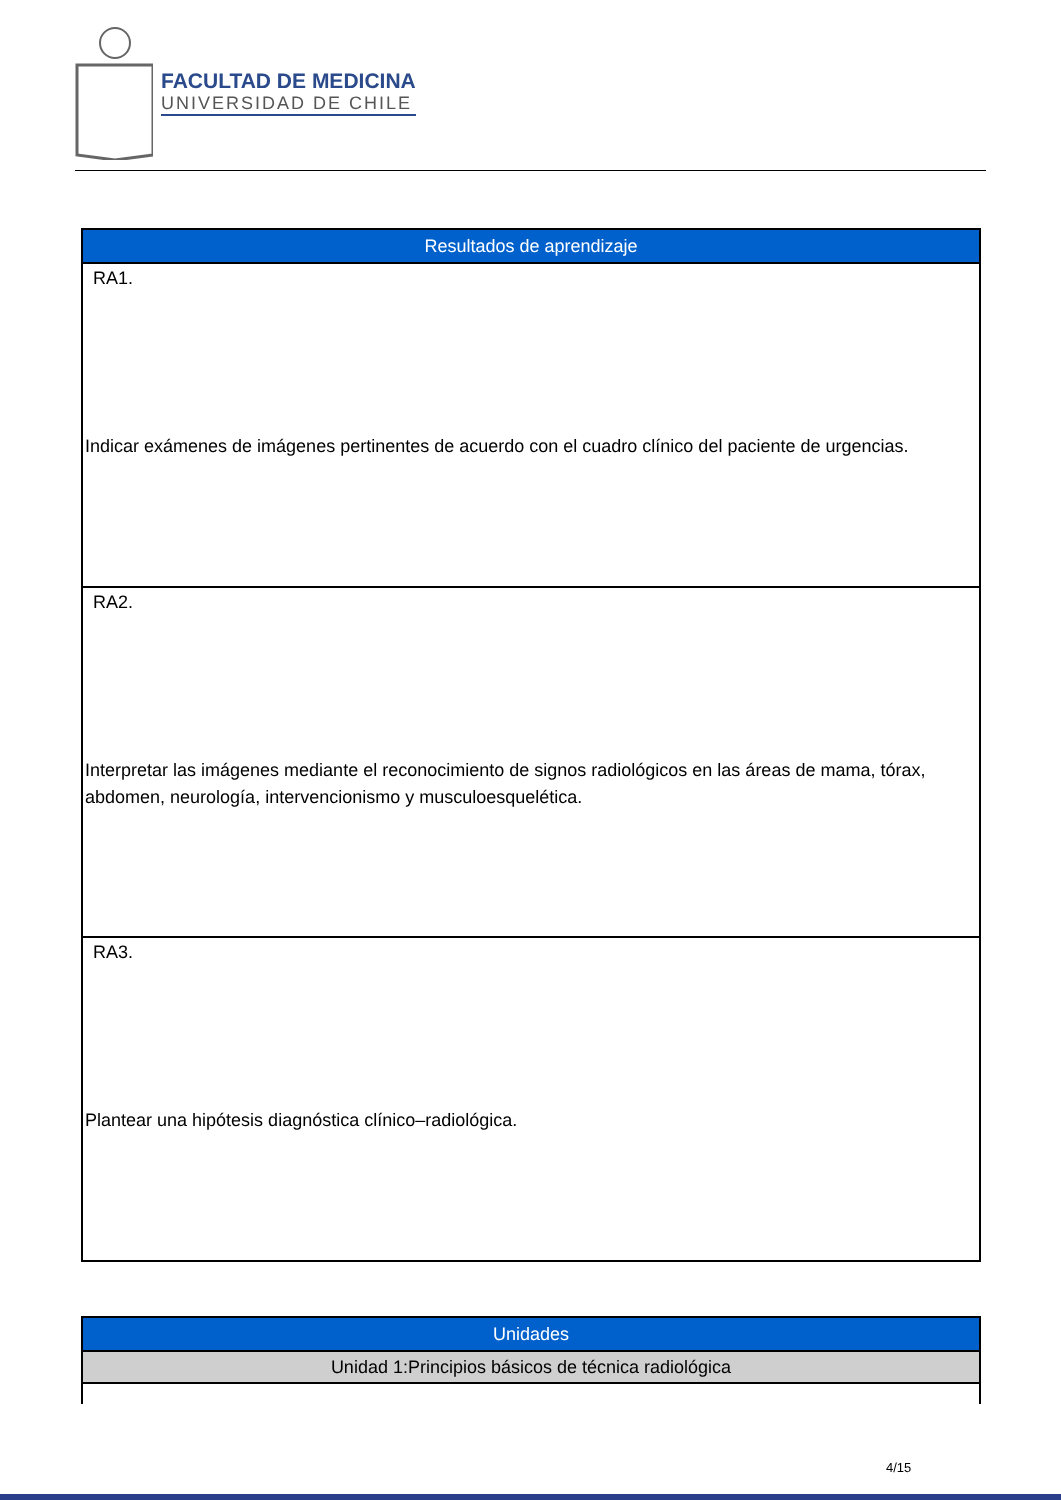FACULTAD DE MEDICINA
UNIVERSIDAD DE CHILE
| Resultados de aprendizaje |
| --- |
| RA1. Indicar exámenes de imágenes pertinentes de acuerdo con el cuadro clínico del paciente de urgencias. |
| RA2. Interpretar las imágenes mediante el reconocimiento de signos radiológicos en las áreas de mama, tórax, abdomen, neurología, intervencionismo y musculoesquelética. |
| RA3. Plantear una hipótesis diagnóstica clínico–radiológica. |
| Unidades |
| --- |
| Unidad 1:Principios básicos de técnica radiológica |
4/15